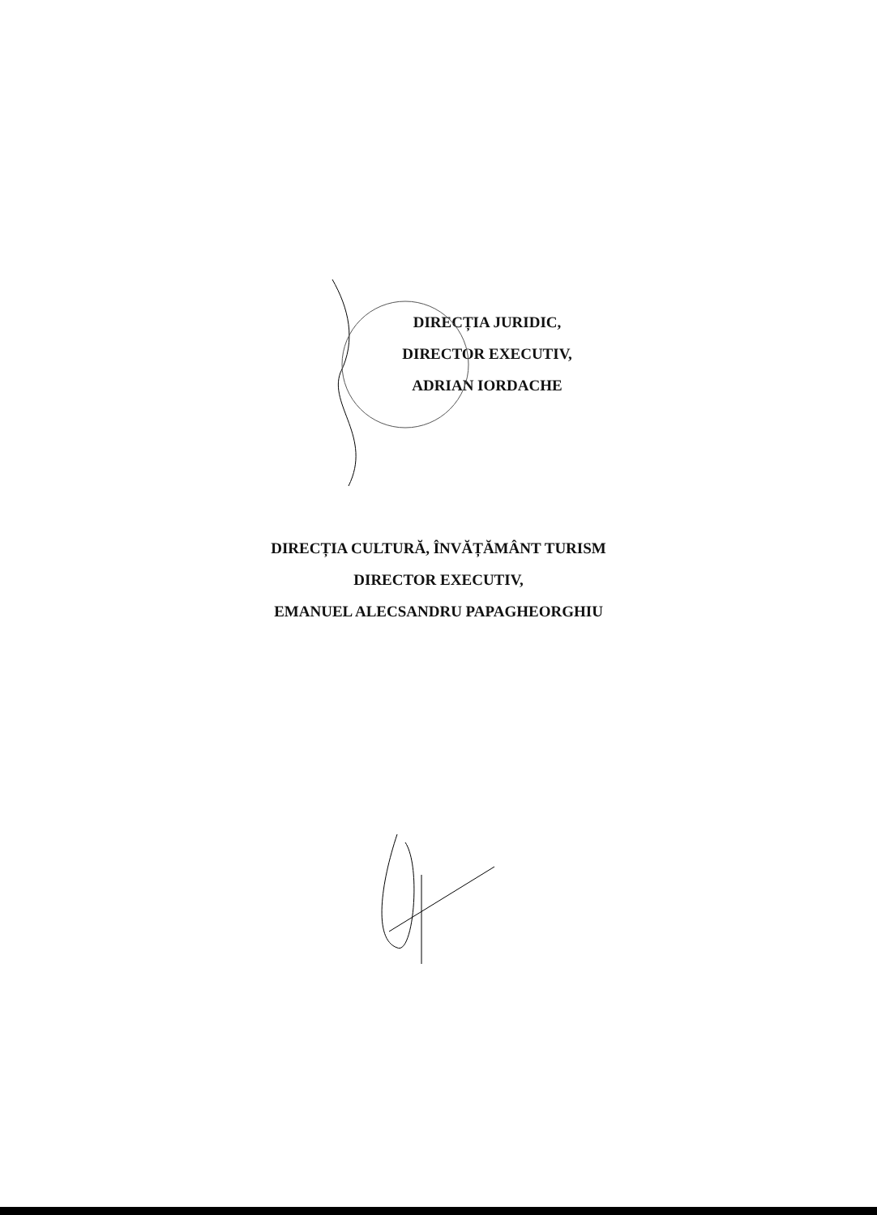DIRECȚIA JURIDIC,
DIRECTOR EXECUTIV,
ADRIAN IORDACHE
DIRECȚIA CULTURĂ, ÎNVĂȚĂMÂNT TURISM
DIRECTOR EXECUTIV,
EMANUEL ALECSANDRU PAPAGHEORGHIU